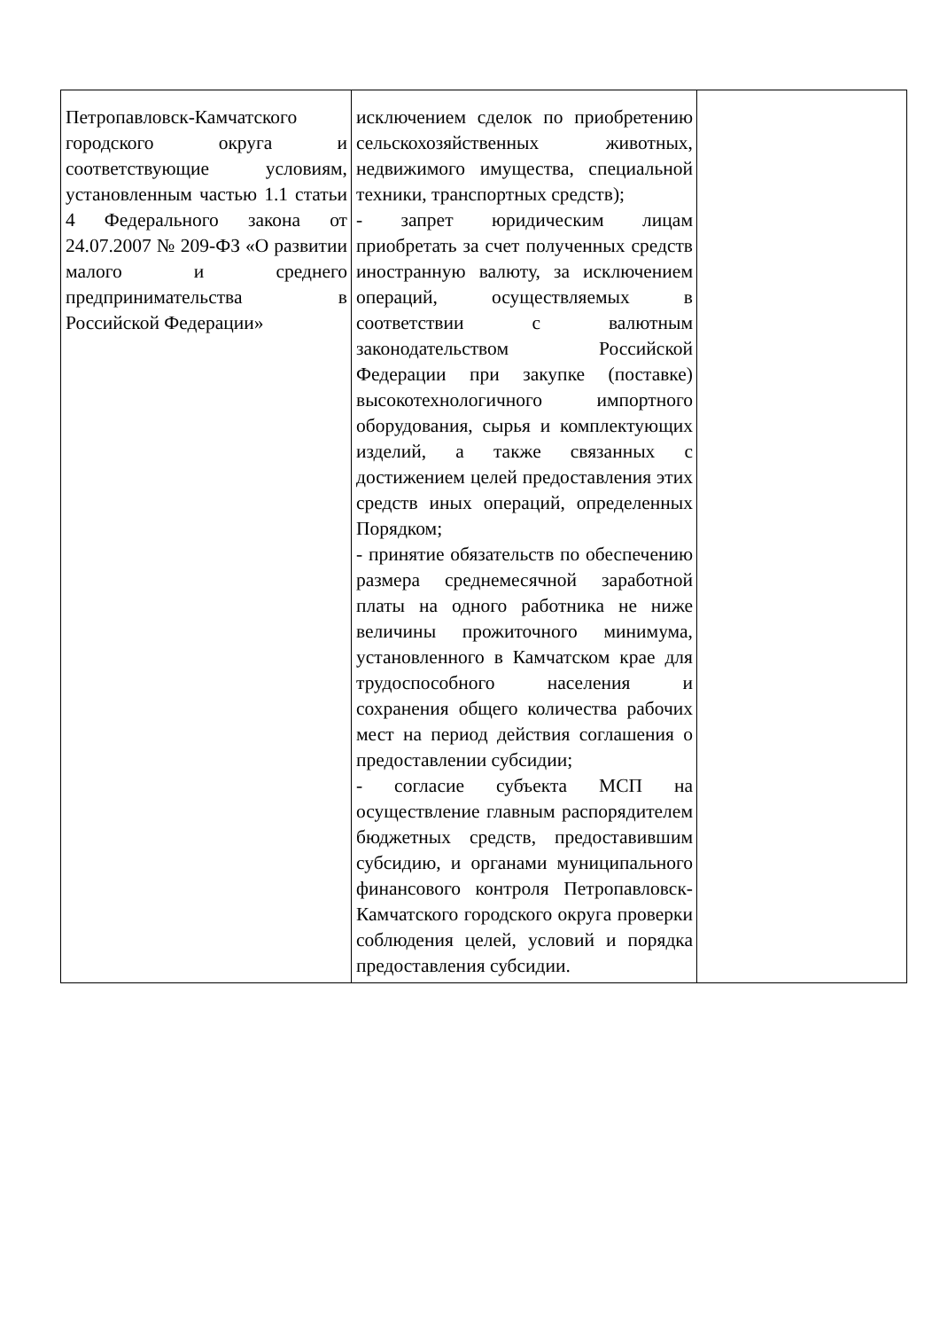| Петропавловск-Камчатского городского округа и соответствующие условиям, установленным частью 1.1 статьи 4 Федерального закона от 24.07.2007 № 209-ФЗ «О развитии малого и среднего предпринимательства в Российской Федерации» | исключением сделок по приобретению сельскохозяйственных животных, недвижимого имущества, специальной техники, транспортных средств); - запрет юридическим лицам приобретать за счет полученных средств иностранную валюту, за исключением операций, осуществляемых в соответствии с валютным законодательством Российской Федерации при закупке (поставке) высокотехнологичного импортного оборудования, сырья и комплектующих изделий, а также связанных с достижением целей предоставления этих средств иных операций, определенных Порядком; - принятие обязательств по обеспечению размера среднемесячной заработной платы на одного работника не ниже величины прожиточного минимума, установленного в Камчатском крае для трудоспособного населения и сохранения общего количества рабочих мест на период действия соглашения о предоставлении субсидии; - согласие субъекта МСП на осуществление главным распорядителем бюджетных средств, предоставившим субсидию, и органами муниципального финансового контроля Петропавловск-Камчатского городского округа проверки соблюдения целей, условий и порядка предоставления субсидии. | |